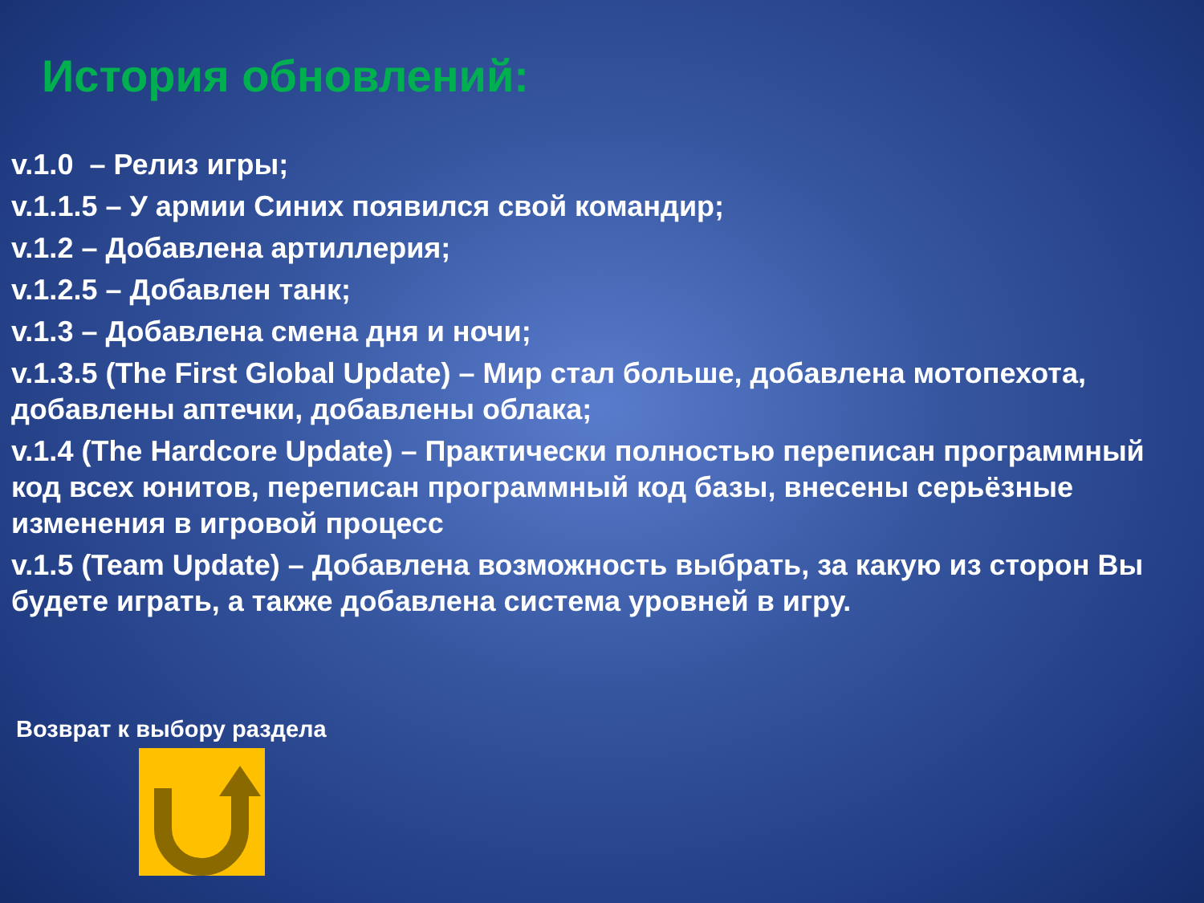История обновлений:
v.1.0 – Релиз игры;
v.1.1.5 – У армии Синих появился свой командир;
v.1.2 – Добавлена артиллерия;
v.1.2.5 – Добавлен танк;
v.1.3 – Добавлена смена дня и ночи;
v.1.3.5 (The First Global Update) – Мир стал больше, добавлена мотопехота, добавлены аптечки, добавлены облака;
v.1.4 (The Hardcore Update) – Практически полностью переписан программный код всех юнитов, переписан программный код базы, внесены серьёзные изменения в игровой процесс
v.1.5 (Team Update) – Добавлена возможность выбрать, за какую из сторон Вы будете играть, а также добавлена система уровней в игру.
Возврат к выбору раздела